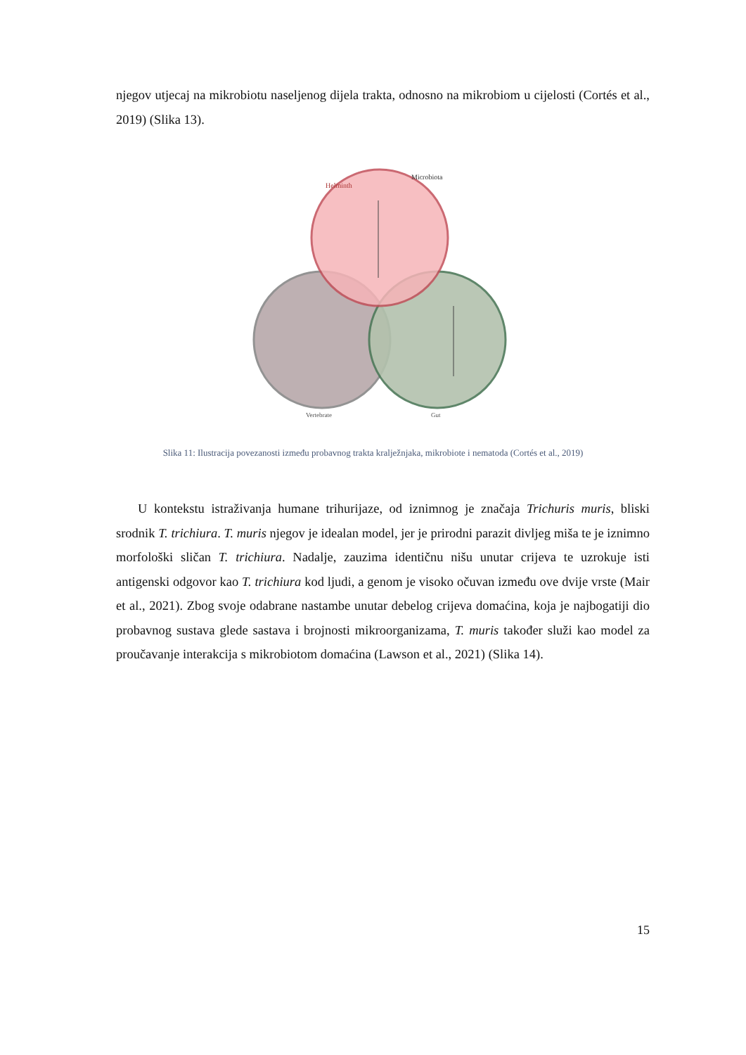njegov utjecaj na mikrobiotu naseljenog dijela trakta, odnosno na mikrobiom u cijelosti (Cortés et al., 2019) (Slika 13).
Helminth
Microbiota
Vertebrate
Gut
Slika 11: Ilustracija povezanosti između probavnog trakta kralježnjaka, mikrobiote i nematoda (Cortés et al., 2019)
U kontekstu istraživanja humane trihurijaze, od iznimnog je značaja Trichuris muris, bliski srodnik T. trichiura. T. muris njegov je idealan model, jer je prirodni parazit divljeg miša te je iznimno morfološki sličan T. trichiura. Nadalje, zauzima identičnu nišu unutar crijeva te uzrokuje isti antigenski odgovor kao T. trichiura kod ljudi, a genom je visoko očuvan između ove dvije vrste (Mair et al., 2021). Zbog svoje odabrane nastambe unutar debelog crijeva domaćina, koja je najbogatiji dio probavnog sustava glede sastava i brojnosti mikroorganizama, T. muris također služi kao model za proučavanje interakcija s mikrobiotom domaćina (Lawson et al., 2021) (Slika 14).
15